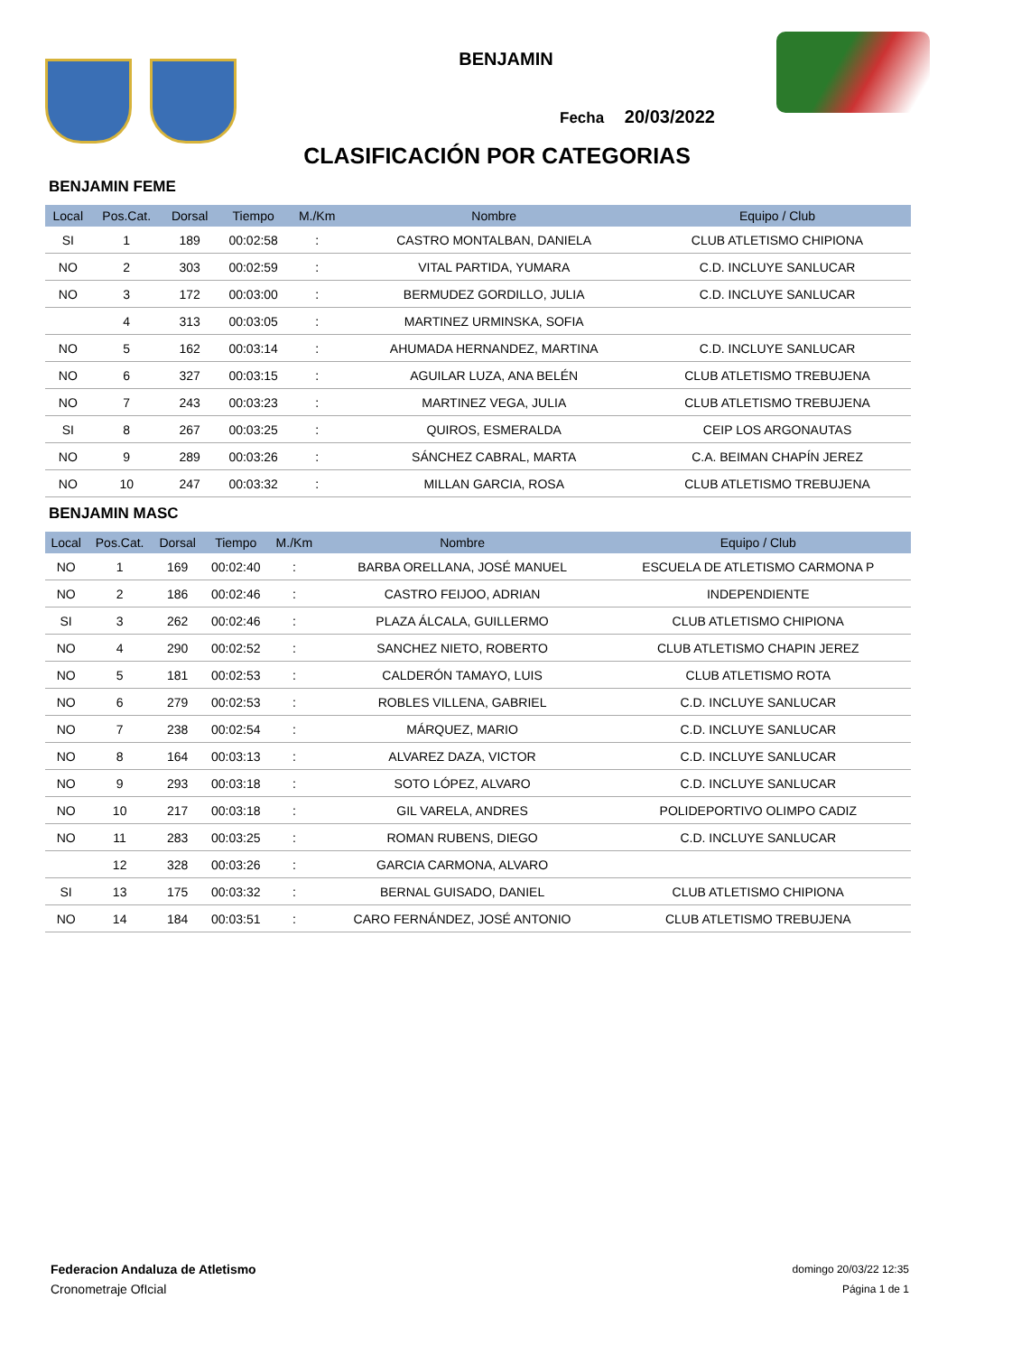BENJAMIN
Fecha 20/03/2022
CLASIFICACIÓN POR CATEGORIAS
BENJAMIN FEME
| Local | Pos.Cat. | Dorsal | Tiempo | M./Km | Nombre | Equipo / Club |
| --- | --- | --- | --- | --- | --- | --- |
| SI | 1 | 189 | 00:02:58 | : | CASTRO MONTALBAN, DANIELA | CLUB ATLETISMO CHIPIONA |
| NO | 2 | 303 | 00:02:59 | : | VITAL PARTIDA, YUMARA | C.D. INCLUYE SANLUCAR |
| NO | 3 | 172 | 00:03:00 | : | BERMUDEZ GORDILLO, JULIA | C.D. INCLUYE SANLUCAR |
| | 4 | 313 | 00:03:05 | : | MARTINEZ URMINSKA, SOFIA | |
| NO | 5 | 162 | 00:03:14 | : | AHUMADA HERNANDEZ, MARTINA | C.D. INCLUYE SANLUCAR |
| NO | 6 | 327 | 00:03:15 | : | AGUILAR LUZA, ANA BELÉN | CLUB ATLETISMO TREBUJENA |
| NO | 7 | 243 | 00:03:23 | : | MARTINEZ VEGA, JULIA | CLUB ATLETISMO TREBUJENA |
| SI | 8 | 267 | 00:03:25 | : | QUIROS, ESMERALDA | CEIP LOS ARGONAUTAS |
| NO | 9 | 289 | 00:03:26 | : | SÁNCHEZ CABRAL, MARTA | C.A. BEIMAN CHAPÍN JEREZ |
| NO | 10 | 247 | 00:03:32 | : | MILLAN GARCIA, ROSA | CLUB ATLETISMO TREBUJENA |
BENJAMIN MASC
| Local | Pos.Cat. | Dorsal | Tiempo | M./Km | Nombre | Equipo / Club |
| --- | --- | --- | --- | --- | --- | --- |
| NO | 1 | 169 | 00:02:40 | : | BARBA ORELLANA, JOSÉ MANUEL | ESCUELA DE ATLETISMO CARMONA P |
| NO | 2 | 186 | 00:02:46 | : | CASTRO FEIJOO, ADRIAN | INDEPENDIENTE |
| SI | 3 | 262 | 00:02:46 | : | PLAZA ÁLCALA, GUILLERMO | CLUB ATLETISMO CHIPIONA |
| NO | 4 | 290 | 00:02:52 | : | SANCHEZ NIETO, ROBERTO | CLUB ATLETISMO CHAPIN JEREZ |
| NO | 5 | 181 | 00:02:53 | : | CALDERÓN TAMAYO, LUIS | CLUB ATLETISMO ROTA |
| NO | 6 | 279 | 00:02:53 | : | ROBLES VILLENA, GABRIEL | C.D. INCLUYE SANLUCAR |
| NO | 7 | 238 | 00:02:54 | : | MÁRQUEZ, MARIO | C.D. INCLUYE SANLUCAR |
| NO | 8 | 164 | 00:03:13 | : | ALVAREZ DAZA, VICTOR | C.D. INCLUYE SANLUCAR |
| NO | 9 | 293 | 00:03:18 | : | SOTO LÓPEZ, ALVARO | C.D. INCLUYE SANLUCAR |
| NO | 10 | 217 | 00:03:18 | : | GIL VARELA, ANDRES | POLIDEPORTIVO OLIMPO CADIZ |
| NO | 11 | 283 | 00:03:25 | : | ROMAN RUBENS, DIEGO | C.D. INCLUYE SANLUCAR |
| | 12 | 328 | 00:03:26 | : | GARCIA CARMONA, ALVARO | |
| SI | 13 | 175 | 00:03:32 | : | BERNAL GUISADO, DANIEL | CLUB ATLETISMO CHIPIONA |
| NO | 14 | 184 | 00:03:51 | : | CARO FERNÁNDEZ, JOSÉ ANTONIO | CLUB ATLETISMO TREBUJENA |
Federacion Andaluza de Atletismo
Cronometraje OfIcial
domingo 20/03/22 12:35
Página 1 de 1